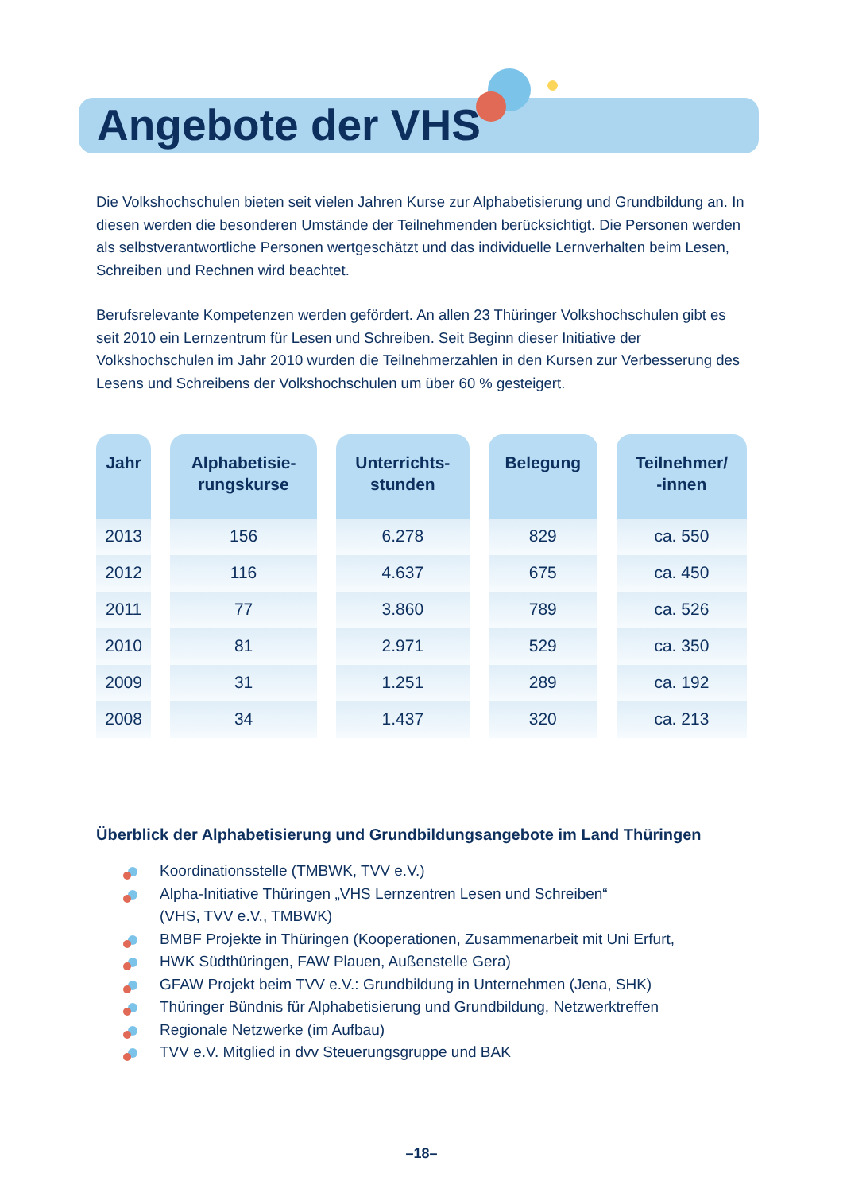Angebote der VHS
Die Volkshochschulen bieten seit vielen Jahren Kurse zur Alphabetisierung und Grundbildung an. In diesen werden die besonderen Umstände der Teilnehmenden berücksichtigt. Die Personen werden als selbstverantwortliche Personen wertgeschätzt und das individuelle Lernverhalten beim Lesen, Schreiben und Rechnen wird beachtet.
Berufsrelevante Kompetenzen werden gefördert. An allen 23 Thüringer Volkshochschulen gibt es seit 2010 ein Lernzentrum für Lesen und Schreiben. Seit Beginn dieser Initiative der Volkshochschulen im Jahr 2010 wurden die Teilnehmerzahlen in den Kursen zur Verbesserung des Lesens und Schreibens der Volkshochschulen um über 60 % gesteigert.
| Jahr | Alphabetisie- rungskurse | Unterrichts- stunden | Belegung | Teilnehmer/ -innen |
| --- | --- | --- | --- | --- |
| 2013 | 156 | 6.278 | 829 | ca. 550 |
| 2012 | 116 | 4.637 | 675 | ca. 450 |
| 2011 | 77 | 3.860 | 789 | ca. 526 |
| 2010 | 81 | 2.971 | 529 | ca. 350 |
| 2009 | 31 | 1.251 | 289 | ca. 192 |
| 2008 | 34 | 1.437 | 320 | ca. 213 |
Überblick der Alphabetisierung und Grundbildungsangebote im Land Thüringen
Koordinationsstelle (TMBWK, TVV e.V.)
Alpha-Initiative Thüringen „VHS Lernzentren Lesen und Schreiben“
(VHS, TVV e.V., TMBWK)
BMBF Projekte in Thüringen (Kooperationen, Zusammenarbeit mit Uni Erfurt,
HWK Südthüringen, FAW Plauen, Außenstelle Gera)
GFAW Projekt beim TVV e.V.: Grundbildung in Unternehmen (Jena, SHK)
Thüringer Bündnis für Alphabetisierung und Grundbildung, Netzwerktreffen
Regionale Netzwerke (im Aufbau)
TVV e.V. Mitglied in dvv Steuerungsgruppe und BAK
–18–